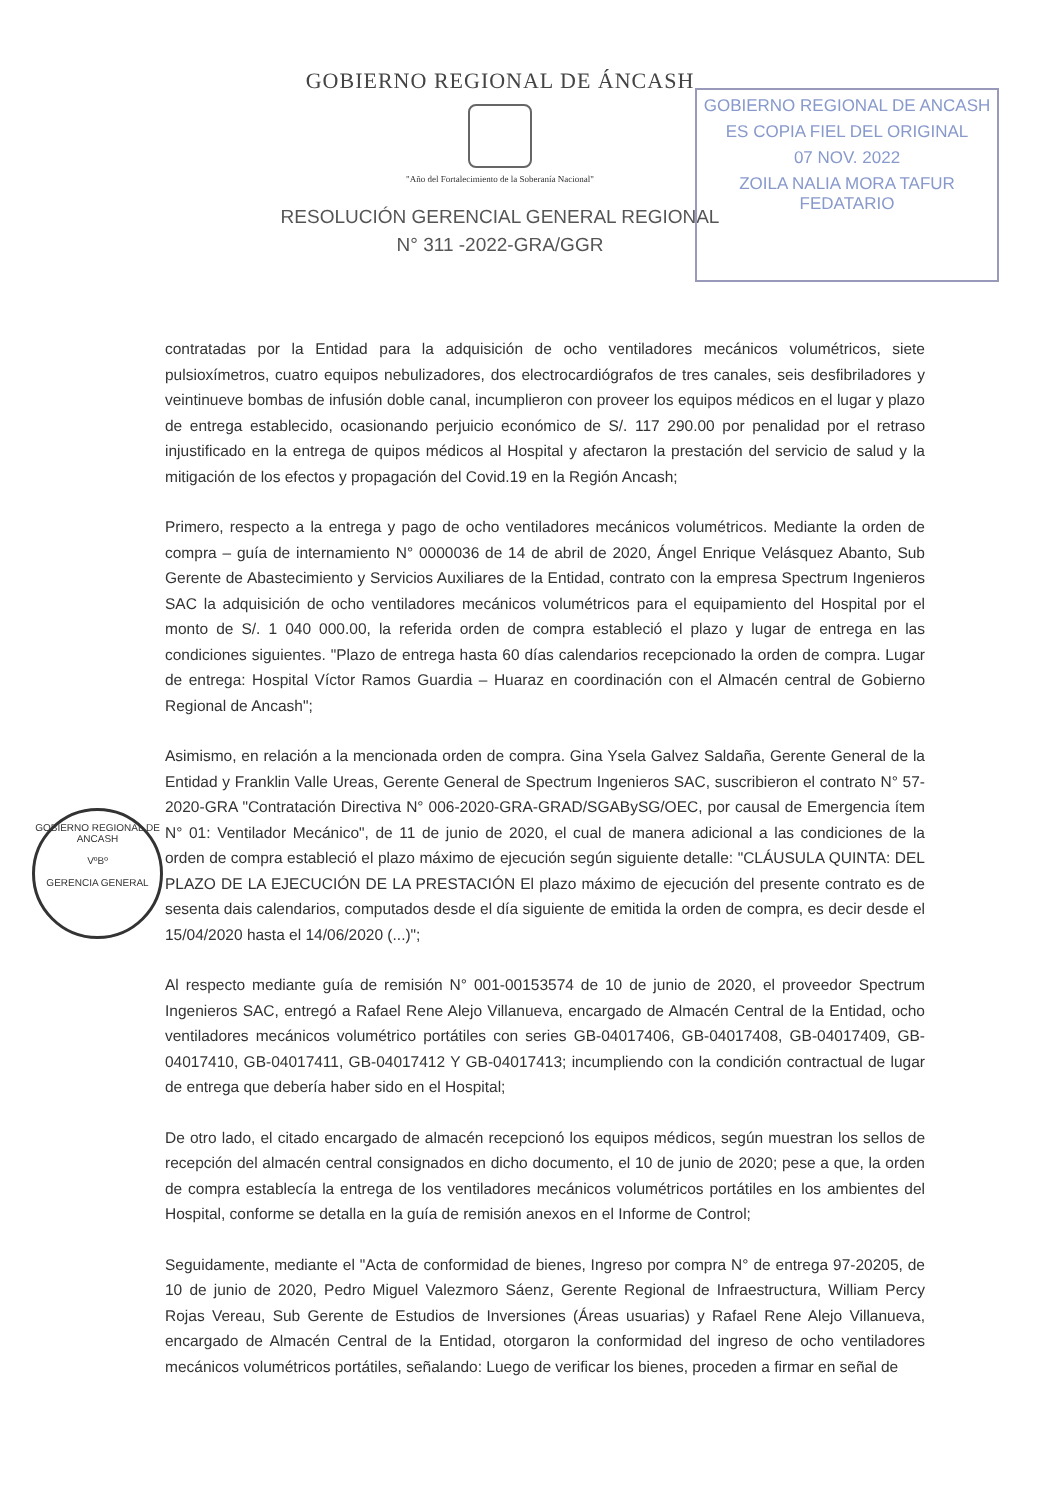GOBIERNO REGIONAL DE ANCASH
ES COPIA FIEL DEL ORIGINAL
07 NOV. 2022
ZOILA NALIA MORA TAFUR
FEDATARIO
GOBIERNO REGIONAL DE ANCASH
VºBº
GERENCIA GENERAL
GOBIERNO REGIONAL DE ÁNCASH
"Año del Fortalecimiento de la Soberanía Nacional"
RESOLUCIÓN GERENCIAL GENERAL REGIONAL
N° 311 -2022-GRA/GGR
contratadas por la Entidad para la adquisición de ocho ventiladores mecánicos volumétricos, siete pulsioxímetros, cuatro equipos nebulizadores, dos electrocardiógrafos de tres canales, seis desfibriladores y veintinueve bombas de infusión doble canal, incumplieron con proveer los equipos médicos en el lugar y plazo de entrega establecido, ocasionando perjuicio económico de S/. 117 290.00 por penalidad por el retraso injustificado en la entrega de quipos médicos al Hospital y afectaron la prestación del servicio de salud y la mitigación de los efectos y propagación del Covid.19 en la Región Ancash;
Primero, respecto a la entrega y pago de ocho ventiladores mecánicos volumétricos. Mediante la orden de compra – guía de internamiento N° 0000036 de 14 de abril de 2020, Ángel Enrique Velásquez Abanto, Sub Gerente de Abastecimiento y Servicios Auxiliares de la Entidad, contrato con la empresa Spectrum Ingenieros SAC la adquisición de ocho ventiladores mecánicos volumétricos para el equipamiento del Hospital por el monto de S/. 1 040 000.00, la referida orden de compra estableció el plazo y lugar de entrega en las condiciones siguientes. "Plazo de entrega hasta 60 días calendarios recepcionado la orden de compra. Lugar de entrega: Hospital Víctor Ramos Guardia – Huaraz en coordinación con el Almacén central de Gobierno Regional de Ancash";
Asimismo, en relación a la mencionada orden de compra. Gina Ysela Galvez Saldaña, Gerente General de la Entidad y Franklin Valle Ureas, Gerente General de Spectrum Ingenieros SAC, suscribieron el contrato N° 57-2020-GRA "Contratación Directiva N° 006-2020-GRA-GRAD/SGABySG/OEC, por causal de Emergencia ítem N° 01: Ventilador Mecánico", de 11 de junio de 2020, el cual de manera adicional a las condiciones de la orden de compra estableció el plazo máximo de ejecución según siguiente detalle: "CLÁUSULA QUINTA: DEL PLAZO DE LA EJECUCIÓN DE LA PRESTACIÓN El plazo máximo de ejecución del presente contrato es de sesenta dais calendarios, computados desde el día siguiente de emitida la orden de compra, es decir desde el 15/04/2020 hasta el 14/06/2020 (...)";
Al respecto mediante guía de remisión N° 001-00153574 de 10 de junio de 2020, el proveedor Spectrum Ingenieros SAC, entregó a Rafael Rene Alejo Villanueva, encargado de Almacén Central de la Entidad, ocho ventiladores mecánicos volumétrico portátiles con series GB-04017406, GB-04017408, GB-04017409, GB-04017410, GB-04017411, GB-04017412 Y GB-04017413; incumpliendo con la condición contractual de lugar de entrega que debería haber sido en el Hospital;
De otro lado, el citado encargado de almacén recepcionó los equipos médicos, según muestran los sellos de recepción del almacén central consignados en dicho documento, el 10 de junio de 2020; pese a que, la orden de compra establecía la entrega de los ventiladores mecánicos volumétricos portátiles en los ambientes del Hospital, conforme se detalla en la guía de remisión anexos en el Informe de Control;
Seguidamente, mediante el "Acta de conformidad de bienes, Ingreso por compra N° de entrega 97-20205, de 10 de junio de 2020, Pedro Miguel Valezmoro Sáenz, Gerente Regional de Infraestructura, William Percy Rojas Vereau, Sub Gerente de Estudios de Inversiones (Áreas usuarias) y Rafael Rene Alejo Villanueva, encargado de Almacén Central de la Entidad, otorgaron la conformidad del ingreso de ocho ventiladores mecánicos volumétricos portátiles, señalando: Luego de verificar los bienes, proceden a firmar en señal de